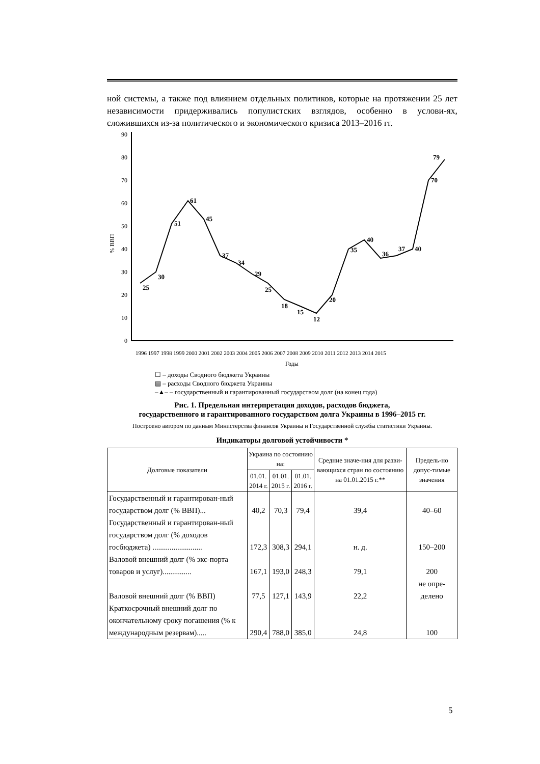ной системы, а также под влиянием отдельных политиков, которые на протяжении 25 лет независимости придерживались популистских взглядов, особенно в услови-ях, сложившихся из-за политического и экономического кризиса 2013–2016 гг.
% ВВП
0
10
20
30
40
50
60
70
80
90
25
30
51
61
45
37
34
29
25
18
15
12
20
35
40
36
37
40
70
79
1996 1997 1998 1999 2000 2001 2002 2003 2004 2005 2006 2007 2008 2009 2010 2011 2012 2013 2014 2015
Годы
☐ – доходы Сводного бюджета Украины
▤ – расходы Сводного бюджета Украины
–▲– – государственный и гарантированный государством долг (на конец года)
Рис. 1. Предельная интерпретация доходов, расходов бюджета,
государственного и гарантированного государством долга Украины в 1996–2015 гг.
Построено автором по данным Министерства финансов Украины и Государственной службы статистики Украины.
Индикаторы долговой устойчивости *
| Долговые показатели | Украина по состоянию на: | | | Средние значе-ния для разви-вающихся стран по состоянию на 01.01.2015 г.** | Предель-но допус-тимые значения |
| --- | --- | --- | --- | --- | --- |
| | 01.01. 2014 г. | 01.01. 2015 г. | 01.01. 2016 г. | | |
| Государственный и гарантирован-ный государством долг (% ВВП)... | 40,2 | 70,3 | 79,4 | 39,4 | 40–60 |
| Государственный и гарантирован-ный государством долг (% доходов госбюджета) .......................... | 172,3 | 308,3 | 294,1 | н. д. | 150–200 |
| Валовой внешний долг (% экс-порта товаров и услуг)............... | 167,1 | 193,0 | 248,3 | 79,1 | 200 |
| Валовой внешний долг (% ВВП) | 77,5 | 127,1 | 143,9 | 22,2 | не опре-делено |
| Краткосрочный внешний долг по окончательному сроку погашения (% к международным резервам)..... | 290,4 | 788,0 | 385,0 | 24,8 | 100 |
5